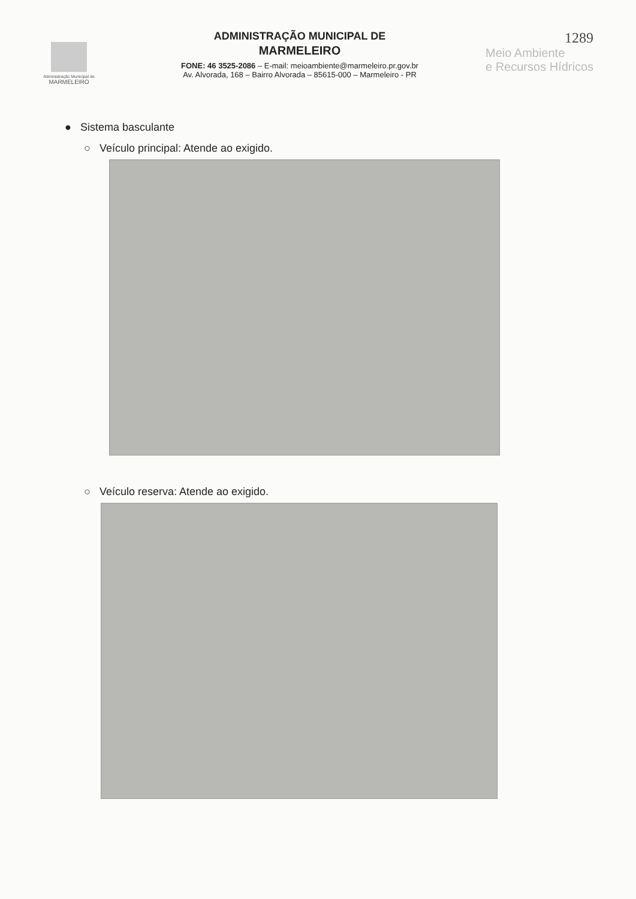Administração Municipal de
MARMELEIRO
ADMINISTRAÇÃO MUNICIPAL DE
MARMELEIRO
FONE: 46 3525-2086 – E-mail: meioambiente@marmeleiro.pr.gov.br
Av. Alvorada, 168 – Bairro Alvorada – 85615-000 – Marmeleiro - PR
1289
Meio Ambiente
e Recursos Hídricos
● Sistema basculante
○ Veículo principal: Atende ao exigido.
○ Veículo reserva: Atende ao exigido.